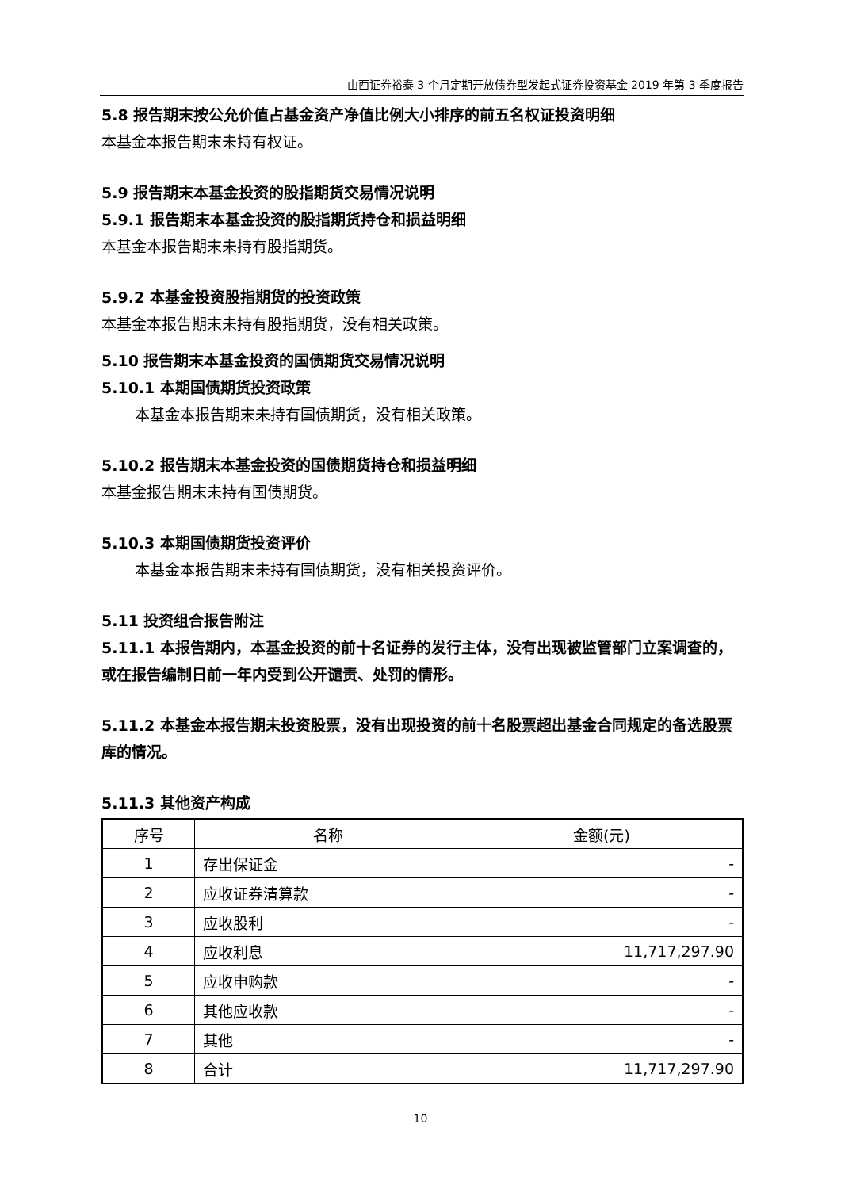山西证券裕泰 3 个月定期开放债券型发起式证券投资基金 2019 年第 3 季度报告
5.8 报告期末按公允价值占基金资产净值比例大小排序的前五名权证投资明细
本基金本报告期末未持有权证。
5.9 报告期末本基金投资的股指期货交易情况说明
5.9.1 报告期末本基金投资的股指期货持仓和损益明细
本基金本报告期末未持有股指期货。
5.9.2 本基金投资股指期货的投资政策
本基金本报告期末未持有股指期货，没有相关政策。
5.10 报告期末本基金投资的国债期货交易情况说明
5.10.1 本期国债期货投资政策
本基金本报告期末未持有国债期货，没有相关政策。
5.10.2 报告期末本基金投资的国债期货持仓和损益明细
本基金报告期末未持有国债期货。
5.10.3 本期国债期货投资评价
本基金本报告期末未持有国债期货，没有相关投资评价。
5.11 投资组合报告附注
5.11.1 本报告期内，本基金投资的前十名证券的发行主体，没有出现被监管部门立案调查的，或在报告编制日前一年内受到公开谴责、处罚的情形。
5.11.2 本基金本报告期未投资股票，没有出现投资的前十名股票超出基金合同规定的备选股票库的情况。
5.11.3 其他资产构成
| 序号 | 名称 | 金额(元) |
| --- | --- | --- |
| 1 | 存出保证金 | - |
| 2 | 应收证券清算款 | - |
| 3 | 应收股利 | - |
| 4 | 应收利息 | 11,717,297.90 |
| 5 | 应收申购款 | - |
| 6 | 其他应收款 | - |
| 7 | 其他 | - |
| 8 | 合计 | 11,717,297.90 |
10